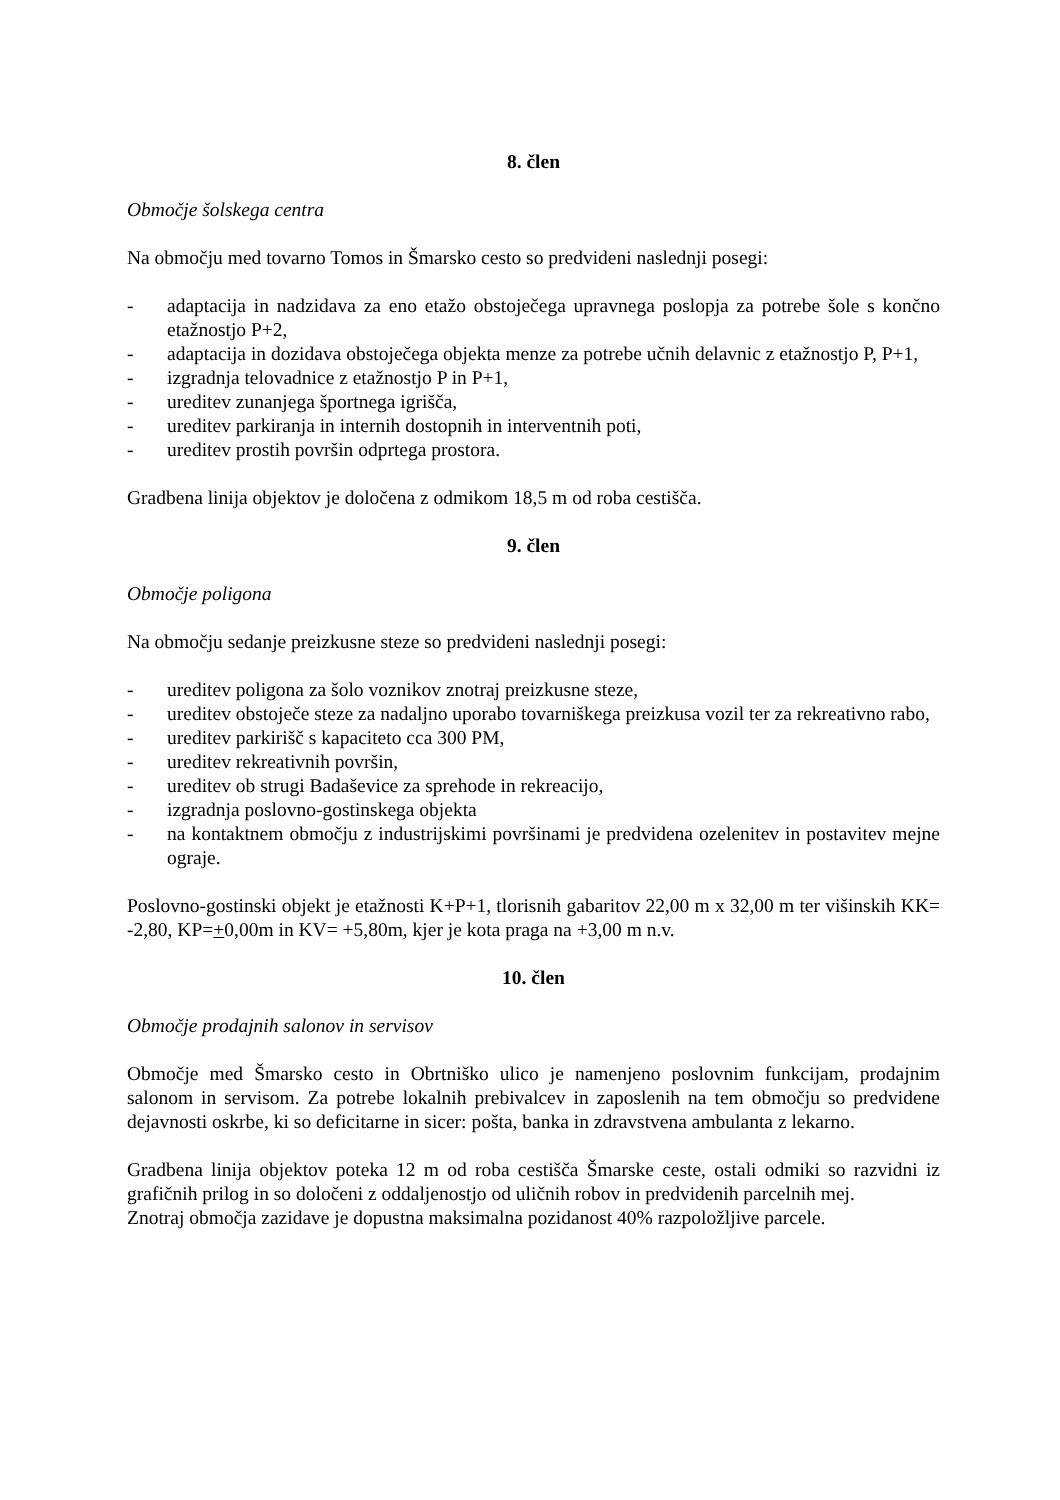8. člen
Območje šolskega centra
Na območju med tovarno Tomos in Šmarsko cesto so predvideni naslednji posegi:
- adaptacija in nadzidava za eno etažo obstoječega upravnega poslopja za potrebe šole s končno etažnostjo P+2,
- adaptacija in dozidava obstoječega objekta menze za potrebe učnih delavnic z etažnostjo P, P+1,
- izgradnja telovadnice z etažnostjo P in P+1,
- ureditev zunanjega športnega igrišča,
- ureditev parkiranja in internih dostopnih in interventnih poti,
- ureditev prostih površin odprtega prostora.
Gradbena linija objektov je določena z odmikom 18,5 m od roba cestišča.
9. člen
Območje poligona
Na območju sedanje preizkusne steze so predvideni naslednji posegi:
- ureditev poligona za šolo voznikov znotraj preizkusne steze,
- ureditev obstoječe steze za nadaljno uporabo tovarniškega preizkusa vozil ter za rekreativno rabo,
- ureditev parkirišč s kapaciteto cca 300 PM,
- ureditev rekreativnih površin,
- ureditev ob strugi Badaševice za sprehode in rekreacijo,
- izgradnja poslovno-gostinskega objekta
- na kontaktnem območju z industrijskimi površinami je predvidena ozelenitev in postavitev mejne ograje.
Poslovno-gostinski objekt je etažnosti K+P+1, tlorisnih gabaritov 22,00 m x 32,00 m ter višinskih KK= -2,80, KP=+0,00m in KV= +5,80m, kjer je kota praga na +3,00 m n.v.
10. člen
Območje prodajnih salonov in servisov
Območje med Šmarsko cesto in Obrtniško ulico je namenjeno poslovnim funkcijam, prodajnim salonom in servisom. Za potrebe lokalnih prebivalcev in zaposlenih na tem območju so predvidene dejavnosti oskrbe, ki so deficitarne in sicer: pošta, banka in zdravstvena ambulanta z lekarno.
Gradbena linija objektov poteka 12 m od roba cestišča Šmarske ceste, ostali odmiki so razvidni iz grafičnih prilog in so določeni z oddaljenostjo od uličnih robov in predvidenih parcelnih mej.
Znotraj območja zazidave je dopustna maksimalna pozidanost 40% razpoložljive parcele.